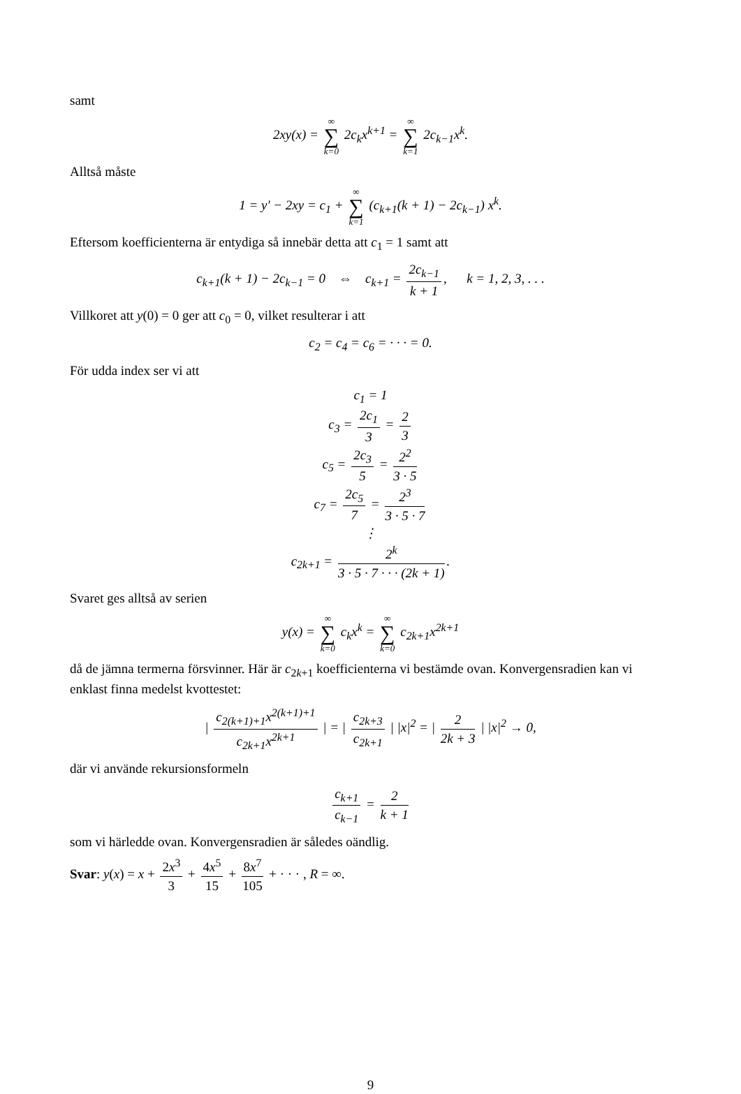samt
2xy(x) = ∞ ∑ k=0 2c<sub>k</sub>x<sup>k+1</sup> = ∞ ∑ k=1 2c<sub>k−1</sub>x<sup>k</sup>.
Alltså måste
1 = y′ − 2xy = c<sub>1</sub> + ∞ ∑ k=1 (c<sub>k+1</sub>(k + 1) − 2c<sub>k−1</sub>) x<sup>k</sup>.
Eftersom koefficienterna är entydiga så innebär detta att c<sub>1</sub> = 1 samt att
c<sub>k+1</sub>(k + 1) − 2c<sub>k−1</sub> = 0 ⇔ c<sub>k+1</sub> = 2c<sub>k−1</sub> k + 1, k = 1, 2, 3, . . .
Villkoret att y(0) = 0 ger att c<sub>0</sub> = 0, vilket resulterar i att
c<sub>2</sub> = c<sub>4</sub> = c<sub>6</sub> = · · · = 0.
För udda index ser vi att
c<sub>1</sub> = 1
c<sub>3</sub> = 2c<sub>1</sub> 3 = 2 3
c<sub>5</sub> = 2c<sub>3</sub> 5 = 2<sup>2</sup> 3 · 5
c<sub>7</sub> = 2c<sub>5</sub> 7 = 2<sup>3</sup> 3 · 5 · 7
⋮
c<sub>2k+1</sub> = 2<sup>k</sup> 3 · 5 · 7 · · · (2k + 1).
Svaret ges alltså av serien
y(x) = ∞ ∑ k=0 c<sub>k</sub>x<sup>k</sup> = ∞ ∑ k=0 c<sub>2k+1</sub>x<sup>2k+1</sup>
då de jämna termerna försvinner. Här är c<sub>2k+1</sub> koefficienterna vi bestämde ovan. Konvergensradien kan vi enklast finna medelst kvottestet:
| c<sub>2(k+1)+1</sub>x<sup>2(k+1)+1</sup> c<sub>2k+1</sub>x<sup>2k+1</sup> | = | c<sub>2k+3</sub> c<sub>2k+1</sub> | |x|<sup>2</sup> = | 2 2k + 3 | |x|<sup>2</sup> → 0,
där vi använde rekursionsformeln
c<sub>k+1</sub> c<sub>k−1</sub> = 2 k + 1
som vi härledde ovan. Konvergensradien är således oändlig.
Svar: y(x) = x + 2x<sup>3</sup> 3 + 4x<sup>5</sup> 15 + 8x<sup>7</sup> 105 + · · · , R = ∞.
9